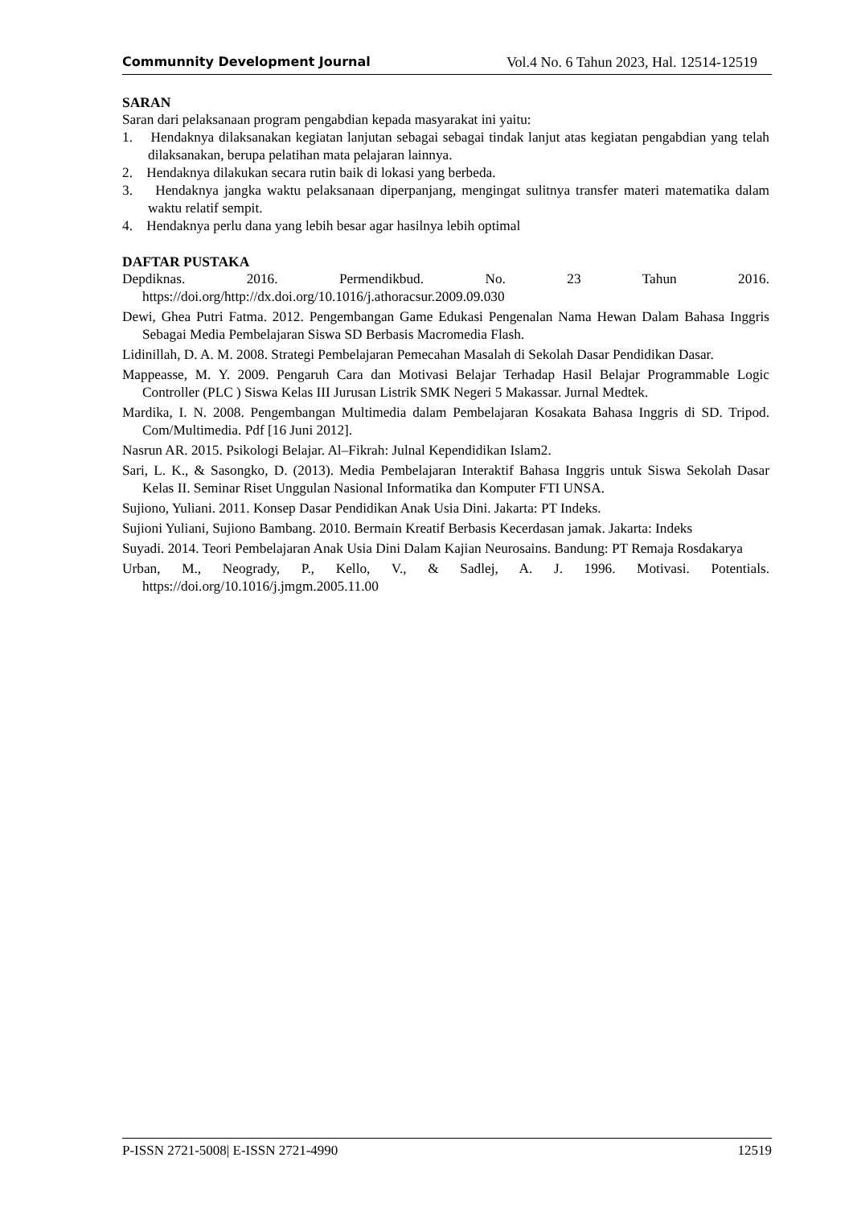Communnity Development Journal Vol.4 No. 6 Tahun 2023, Hal. 12514-12519
SARAN
Saran dari pelaksanaan program pengabdian kepada masyarakat ini yaitu:
1. Hendaknya dilaksanakan kegiatan lanjutan sebagai sebagai tindak lanjut atas kegiatan pengabdian yang telah dilaksanakan, berupa pelatihan mata pelajaran lainnya.
2. Hendaknya dilakukan secara rutin baik di lokasi yang berbeda.
3. Hendaknya jangka waktu pelaksanaan diperpanjang, mengingat sulitnya transfer materi matematika dalam waktu relatif sempit.
4. Hendaknya perlu dana yang lebih besar agar hasilnya lebih optimal
DAFTAR PUSTAKA
Depdiknas. 2016. Permendikbud. No. 23 Tahun 2016. https://doi.org/http://dx.doi.org/10.1016/j.athoracsur.2009.09.030
Dewi, Ghea Putri Fatma. 2012. Pengembangan Game Edukasi Pengenalan Nama Hewan Dalam Bahasa Inggris Sebagai Media Pembelajaran Siswa SD Berbasis Macromedia Flash.
Lidinillah, D. A. M. 2008. Strategi Pembelajaran Pemecahan Masalah di Sekolah Dasar Pendidikan Dasar.
Mappeasse, M. Y. 2009. Pengaruh Cara dan Motivasi Belajar Terhadap Hasil Belajar Programmable Logic Controller (PLC ) Siswa Kelas III Jurusan Listrik SMK Negeri 5 Makassar. Jurnal Medtek.
Mardika, I. N. 2008. Pengembangan Multimedia dalam Pembelajaran Kosakata Bahasa Inggris di SD. Tripod. Com/Multimedia. Pdf [16 Juni 2012].
Nasrun AR. 2015. Psikologi Belajar. Al–Fikrah: Julnal Kependidikan Islam2.
Sari, L. K., & Sasongko, D. (2013). Media Pembelajaran Interaktif Bahasa Inggris untuk Siswa Sekolah Dasar Kelas II. Seminar Riset Unggulan Nasional Informatika dan Komputer FTI UNSA.
Sujiono, Yuliani. 2011. Konsep Dasar Pendidikan Anak Usia Dini. Jakarta: PT Indeks.
Sujioni Yuliani, Sujiono Bambang. 2010. Bermain Kreatif Berbasis Kecerdasan jamak. Jakarta: Indeks
Suyadi. 2014. Teori Pembelajaran Anak Usia Dini Dalam Kajian Neurosains. Bandung: PT Remaja Rosdakarya
Urban, M., Neogrady, P., Kello, V., & Sadlej, A. J. 1996. Motivasi. Potentials. https://doi.org/10.1016/j.jmgm.2005.11.00
P-ISSN 2721-5008| E-ISSN 2721-4990 12519